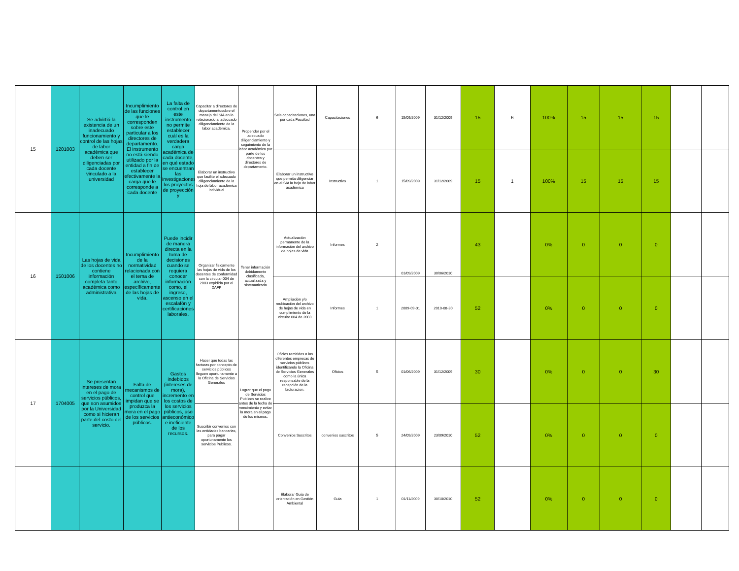| 15 | 1201003 | Se advirtió la existencia de un inadecuado funcionamiento y control de las hojas de labor académica que deben ser diligenciadas por cada docente vinculado a la universidad | Incumplimiento de las funciones que le corresponden sobre este particular a los directores de departamento. El instrumento no está siendo utilizado por la entidad a fin de establecer efectivamente la carga que le corresponde a cada docente | La falta de control en este instrumento no permite establecer cuál es la verdadera carga académica de cada docente, en qué estado se encuentran las investigaciones, los proyectos de proyección y | Capacitar a directores de departamentosobre el manejo del SIA en lo relacionado al adecuado diligenciamiento de la labor académica. | Propender por el adecuado diligenciamiento y seguimiento de la labor académica por parte de los docentes y directores de departamento. | Seis capacitaciones, una por cada Facultad | Capacitaciones | 6 | 15/09/2009 | 31/12/2009 | 15 | 6 | 100% | 15 | 15 | 15 | | |
| | | | | | Elaborar un instructivo que facilite el adecuado diligenciamiento de la hoja de labor académica individual | | Elaborar un instructivo que permita diligenciar en el SIA la hoja de labor académica | Instructivo | 1 | 15/09/2009 | 31/12/2009 | 15 | 1 | 100% | 15 | 15 | 15 | | |
| 16 | 1501006 | Las hojas de vida de los docentes no contiene información completa tanto académica como administrativa | Incumplimiento de la normatividad relacionada con el tema de archivo, específicamente de las hojas de vida. | Puede incidir de manera directa en la toma de decisiones cuando se requiera conocer información como, el ingreso, ascenso en el escalafón y certificaciones laborales. | Organizar fisicamente las hojas de vida de los docentes de conformidad con la circular 004 de 2003 expidida por el DAFP | Tener información debidamente clasificada, actualizada y sistematizada | Actualización permanente de la información del archivo de hojas de vida | Informes | 2 | 01/09/2009 | 30/06/2010 | 43 | | 0% | 0 | 0 | 0 | | |
| | | | | | | | Ampliación y/o reubicación del archivo de hojas de vida en cumplimiento de la circular 004 de 2003 | Informes | 1 | 2009-09-01 | 2010-08-30 | 52 | | 0% | 0 | 0 | 0 | | |
| 17 | 1704005 | Se presentan intereses de mora en el pago de servicios públicos, que son asumidos por la Universidad como si hicieran parte del costo del servicio. | Falta de mecanismos de control que impidan que se produzca la mora en el pago de los servicios públicos. | Gastos indebidos (intereses de mora), incremento en los costos de los servicios públicos, uso antieconómico e ineficiente de los recursos. | Hacer que todas las facturas por concepto de servicios públicos lleguen oportunamente a la Oficina de Servicios Generales | Lograr que el pago de Servicios Publicos se realice antes de la fecha de vencimiento y evitar la mora en el pago de los mismos. | Oficios remitidos a las diferentes empresas de servicios públicos identificando la Oficina de Servicios Generales como la única responsable de la recepción de la facturacion. | Oficios | 5 | 01/06/2009 | 31/12/2009 | 30 | | 0% | 0 | 0 | 30 | | |
| | | | | | Suscribir convenios con las entidades bancarias, para pagar oportunamente los servicios Publicos. | | Convenios Suscritos | convenios suscritos | 5 | 24/09/2009 | 23/09/2010 | 52 | | 0% | 0 | 0 | 0 | | |
| | | | | | | | Elaborar Guía de orientación en Gestión Ambiental | Guia | 1 | 01/11/2009 | 30/10/2010 | 52 | | 0% | 0 | 0 | 0 | | |